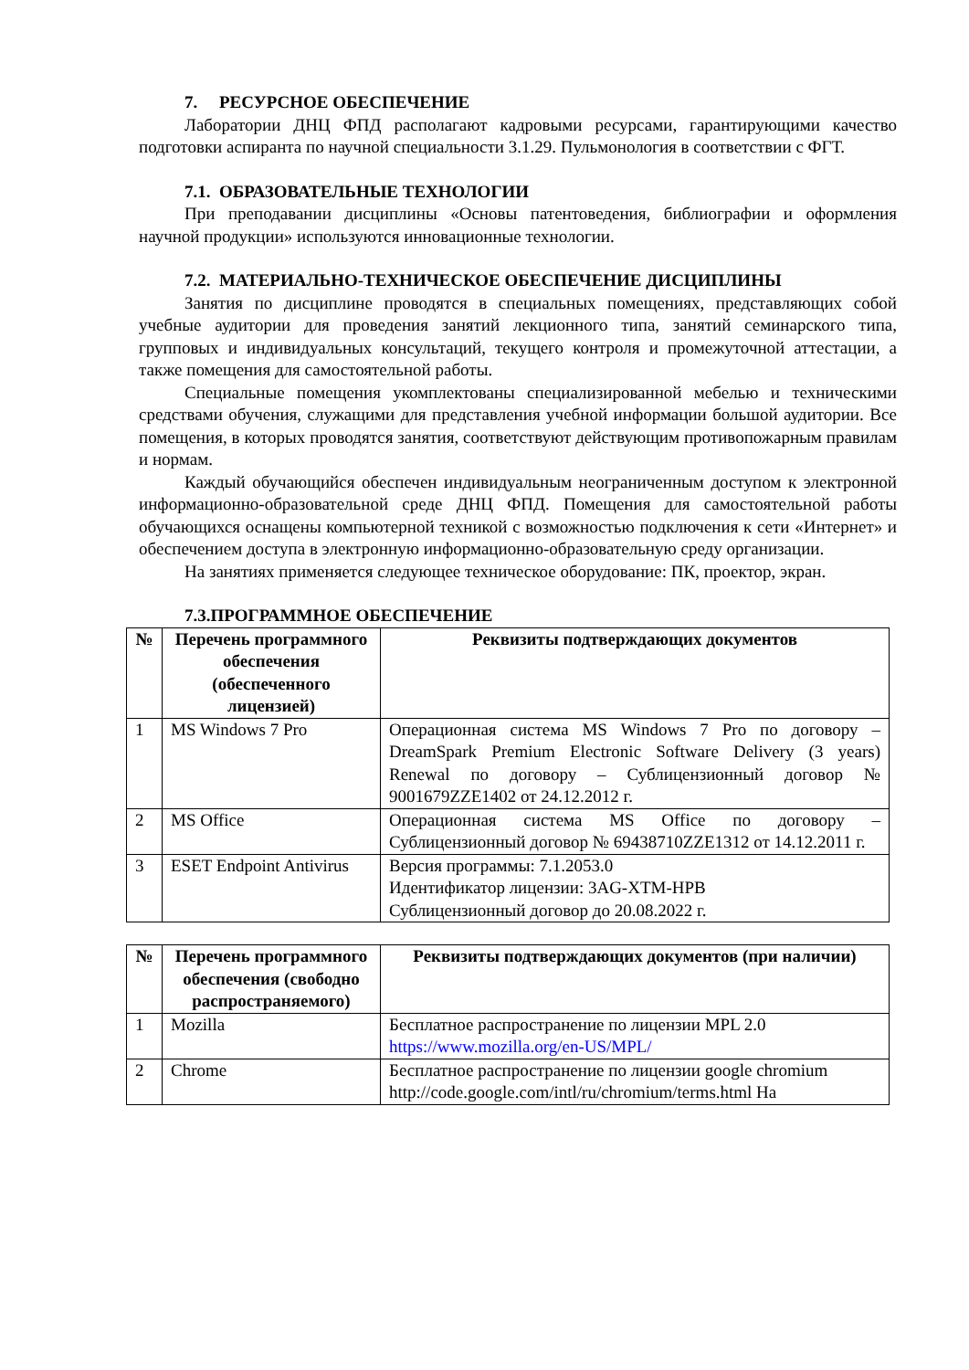7. РЕСУРСНОЕ ОБЕСПЕЧЕНИЕ
Лаборатории ДНЦ ФПД располагают кадровыми ресурсами, гарантирующими качество подготовки аспиранта по научной специальности 3.1.29. Пульмонология в соответствии с ФГТ.
7.1. ОБРАЗОВАТЕЛЬНЫЕ ТЕХНОЛОГИИ
При преподавании дисциплины «Основы патентоведения, библиографии и оформления научной продукции» используются инновационные технологии.
7.2. МАТЕРИАЛЬНО-ТЕХНИЧЕСКОЕ ОБЕСПЕЧЕНИЕ ДИСЦИПЛИНЫ
Занятия по дисциплине проводятся в специальных помещениях, представляющих собой учебные аудитории для проведения занятий лекционного типа, занятий семинарского типа, групповых и индивидуальных консультаций, текущего контроля и промежуточной аттестации, а также помещения для самостоятельной работы.
Специальные помещения укомплектованы специализированной мебелью и техническими средствами обучения, служащими для представления учебной информации большой аудитории. Все помещения, в которых проводятся занятия, соответствуют действующим противопожарным правилам и нормам.
Каждый обучающийся обеспечен индивидуальным неограниченным доступом к электронной информационно-образовательной среде ДНЦ ФПД. Помещения для самостоятельной работы обучающихся оснащены компьютерной техникой с возможностью подключения к сети «Интернет» и обеспечением доступа в электронную информационно-образовательную среду организации.
На занятиях применяется следующее техническое оборудование: ПК, проектор, экран.
7.3.ПРОГРАММНОЕ ОБЕСПЕЧЕНИЕ
| № | Перечень программного обеспечения (обеспеченного лицензией) | Реквизиты подтверждающих документов |
| --- | --- | --- |
| 1 | MS Windows 7 Pro | Операционная система MS Windows 7 Pro по договору – DreamSpark Premium Electronic Software Delivery (3 years) Renewal по договору – Сублицензионный договор № 9001679ZZE1402 от 24.12.2012 г. |
| 2 | MS Office | Операционная система MS Office по договору – Сублицензионный договор № 69438710ZZE1312 от 14.12.2011 г. |
| 3 | ESET Endpoint Antivirus | Версия программы: 7.1.2053.0 Идентификатор лицензии: 3AG-XTM-HPB Сублицензионный договор до 20.08.2022 г. |
| № | Перечень программного обеспечения (свободно распространяемого) | Реквизиты подтверждающих документов (при наличии) |
| --- | --- | --- |
| 1 | Mozilla | Бесплатное распространение по лицензии MPL 2.0 https://www.mozilla.org/en-US/MPL/ |
| 2 | Chrome | Бесплатное распространение по лицензии google chromium http://code.google.com/intl/ru/chromium/terms.html На |